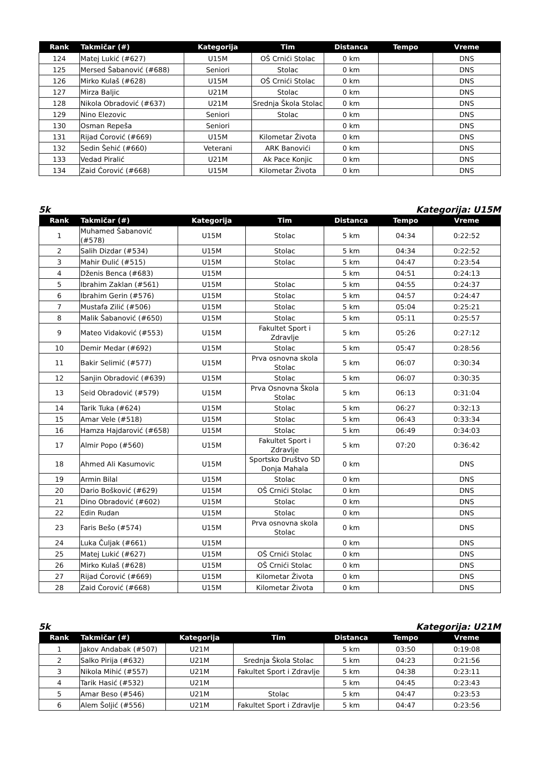| Rank | Takmičar (#) | Kategorija | Tim | Distanca | Tempo | Vreme |
| --- | --- | --- | --- | --- | --- | --- |
| 124 | Matej Lukić (#627) | U15M | OŠ Crnići Stolac | 0 km | | DNS |
| 125 | Mersed Šabanović (#688) | Seniori | Stolac | 0 km | | DNS |
| 126 | Mirko Kulaš (#628) | U15M | OŠ Crnići Stolac | 0 km | | DNS |
| 127 | Mirza Baljic | U21M | Stolac | 0 km | | DNS |
| 128 | Nikola Obradović (#637) | U21M | Srednja Škola Stolac | 0 km | | DNS |
| 129 | Nino Elezovic | Seniori | Stolac | 0 km | | DNS |
| 130 | Osman Repeša | Seniori | | 0 km | | DNS |
| 131 | Rijad Ćorović (#669) | U15M | Kilometar Života | 0 km | | DNS |
| 132 | Sedin Šehić (#660) | Veterani | ARK Banovići | 0 km | | DNS |
| 133 | Vedad Piralić | U21M | Ak Pace Konjic | 0 km | | DNS |
| 134 | Zaid Ćorović (#668) | U15M | Kilometar Života | 0 km | | DNS |
5k Kategorija: U15M
| Rank | Takmičar (#) | Kategorija | Tim | Distanca | Tempo | Vreme |
| --- | --- | --- | --- | --- | --- | --- |
| 1 | Muhamed Šabanović (#578) | U15M | Stolac | 5 km | 04:34 | 0:22:52 |
| 2 | Salih Dizdar (#534) | U15M | Stolac | 5 km | 04:34 | 0:22:52 |
| 3 | Mahir Đulić (#515) | U15M | Stolac | 5 km | 04:47 | 0:23:54 |
| 4 | Dženis Benca (#683) | U15M | | 5 km | 04:51 | 0:24:13 |
| 5 | Ibrahim Zaklan (#561) | U15M | Stolac | 5 km | 04:55 | 0:24:37 |
| 6 | Ibrahim Gerin (#576) | U15M | Stolac | 5 km | 04:57 | 0:24:47 |
| 7 | Mustafa Zilić (#506) | U15M | Stolac | 5 km | 05:04 | 0:25:21 |
| 8 | Malik Šabanović (#650) | U15M | Stolac | 5 km | 05:11 | 0:25:57 |
| 9 | Mateo Vidaković (#553) | U15M | Fakultet Sport i Zdravlje | 5 km | 05:26 | 0:27:12 |
| 10 | Demir Medar (#692) | U15M | Stolac | 5 km | 05:47 | 0:28:56 |
| 11 | Bakir Selimić (#577) | U15M | Prva osnovna skola Stolac | 5 km | 06:07 | 0:30:34 |
| 12 | Sanjin Obradović (#639) | U15M | Stolac | 5 km | 06:07 | 0:30:35 |
| 13 | Seid Obradović (#579) | U15M | Prva Osnovna Škola Stolac | 5 km | 06:13 | 0:31:04 |
| 14 | Tarik Tuka (#624) | U15M | Stolac | 5 km | 06:27 | 0:32:13 |
| 15 | Amar Vele (#518) | U15M | Stolac | 5 km | 06:43 | 0:33:34 |
| 16 | Hamza Hajdarović (#658) | U15M | Stolac | 5 km | 06:49 | 0:34:03 |
| 17 | Almir Popo (#560) | U15M | Fakultet Sport i Zdravlje | 5 km | 07:20 | 0:36:42 |
| 18 | Ahmed Ali Kasumovic | U15M | Sportsko Društvo SD Donja Mahala | 0 km | | DNS |
| 19 | Armin Bilal | U15M | Stolac | 0 km | | DNS |
| 20 | Dario Bošković (#629) | U15M | OŠ Crnići Stolac | 0 km | | DNS |
| 21 | Dino Obradović (#602) | U15M | Stolac | 0 km | | DNS |
| 22 | Edin Rudan | U15M | Stolac | 0 km | | DNS |
| 23 | Faris Bešo (#574) | U15M | Prva osnovna skola Stolac | 0 km | | DNS |
| 24 | Luka Čuljak (#661) | U15M | | 0 km | | DNS |
| 25 | Matej Lukić (#627) | U15M | OŠ Crnići Stolac | 0 km | | DNS |
| 26 | Mirko Kulaš (#628) | U15M | OŠ Crnići Stolac | 0 km | | DNS |
| 27 | Rijad Ćorović (#669) | U15M | Kilometar Života | 0 km | | DNS |
| 28 | Zaid Ćorović (#668) | U15M | Kilometar Života | 0 km | | DNS |
5k Kategorija: U21M
| Rank | Takmičar (#) | Kategorija | Tim | Distanca | Tempo | Vreme |
| --- | --- | --- | --- | --- | --- | --- |
| 1 | Jakov Andabak (#507) | U21M | | 5 km | 03:50 | 0:19:08 |
| 2 | Salko Pirija (#632) | U21M | Srednja Škola Stolac | 5 km | 04:23 | 0:21:56 |
| 3 | Nikola Mihić (#557) | U21M | Fakultet Sport i Zdravlje | 5 km | 04:38 | 0:23:11 |
| 4 | Tarik Hasić (#532) | U21M | | 5 km | 04:45 | 0:23:43 |
| 5 | Amar Beso (#546) | U21M | Stolac | 5 km | 04:47 | 0:23:53 |
| 6 | Alem Šoljić (#556) | U21M | Fakultet Sport i Zdravlje | 5 km | 04:47 | 0:23:56 |